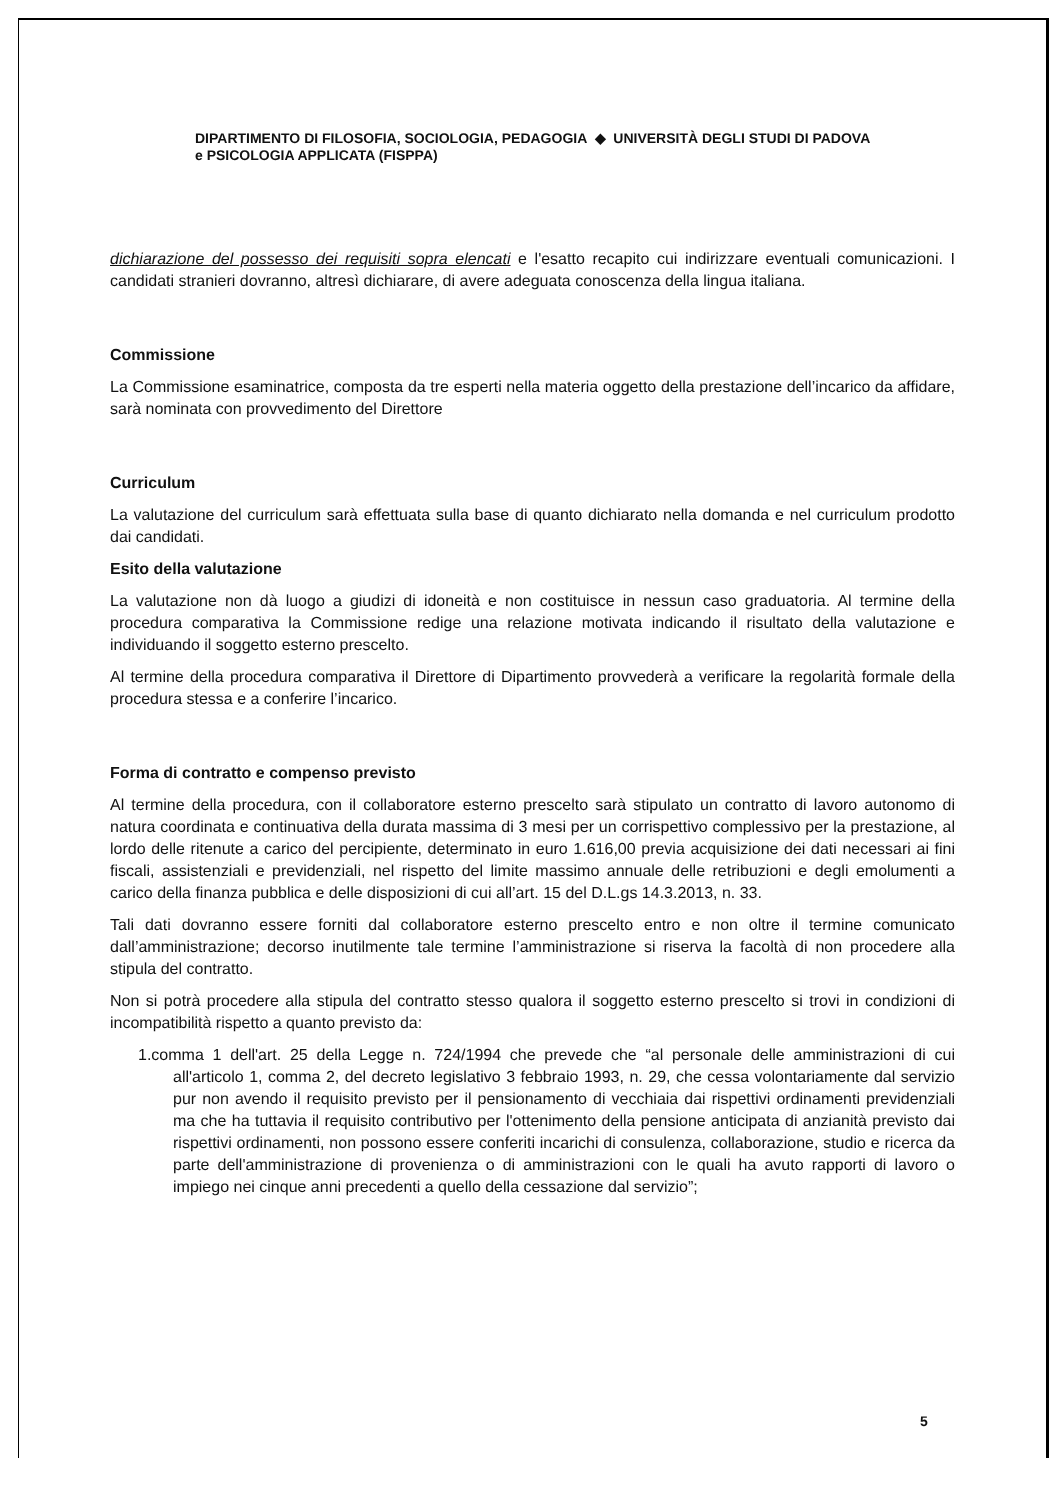DIPARTIMENTO DI FILOSOFIA, SOCIOLOGIA, PEDAGOGIA ◆ UNIVERSITÀ DEGLI STUDI DI PADOVA
e PSICOLOGIA APPLICATA (FISPPA)
dichiarazione del possesso dei requisiti sopra elencati e l'esatto recapito cui indirizzare eventuali comunicazioni. I candidati stranieri dovranno, altresì dichiarare, di avere adeguata conoscenza della lingua italiana.
Commissione
La Commissione esaminatrice, composta da tre esperti nella materia oggetto della prestazione dell’incarico da affidare, sarà nominata con provvedimento del Direttore
Curriculum
La valutazione del curriculum sarà effettuata sulla base di quanto dichiarato nella domanda e nel curriculum prodotto dai candidati.
Esito della valutazione
La valutazione non dà luogo a giudizi di idoneità e non costituisce in nessun caso graduatoria. Al termine della procedura comparativa la Commissione redige una relazione motivata indicando il risultato della valutazione e individuando il soggetto esterno prescelto.
Al termine della procedura comparativa il Direttore di Dipartimento provvederà a verificare la regolarità formale della procedura stessa e a conferire l’incarico.
Forma di contratto e compenso previsto
Al termine della procedura, con il collaboratore esterno prescelto sarà stipulato un contratto di lavoro autonomo di natura coordinata e continuativa della durata massima di 3 mesi per un corrispettivo complessivo per la prestazione, al lordo delle ritenute a carico del percipiente, determinato in euro 1.616,00 previa acquisizione dei dati necessari ai fini fiscali, assistenziali e previdenziali, nel rispetto del limite massimo annuale delle retribuzioni e degli emolumenti a carico della finanza pubblica e delle disposizioni di cui all’art. 15 del D.L.gs 14.3.2013, n. 33.
Tali dati dovranno essere forniti dal collaboratore esterno prescelto entro e non oltre il termine comunicato dall’amministrazione; decorso inutilmente tale termine l’amministrazione si riserva la facoltà di non procedere alla stipula del contratto.
Non si potrà procedere alla stipula del contratto stesso qualora il soggetto esterno prescelto si trovi in condizioni di incompatibilità rispetto a quanto previsto da:
1.comma 1 dell'art. 25 della Legge n. 724/1994 che prevede che “al personale delle amministrazioni di cui all'articolo 1, comma 2, del decreto legislativo 3 febbraio 1993, n. 29, che cessa volontariamente dal servizio pur non avendo il requisito previsto per il pensionamento di vecchiaia dai rispettivi ordinamenti previdenziali ma che ha tuttavia il requisito contributivo per l'ottenimento della pensione anticipata di anzianità previsto dai rispettivi ordinamenti, non possono essere conferiti incarichi di consulenza, collaborazione, studio e ricerca da parte dell'amministrazione di provenienza o di amministrazioni con le quali ha avuto rapporti di lavoro o impiego nei cinque anni precedenti a quello della cessazione dal servizio”;
5